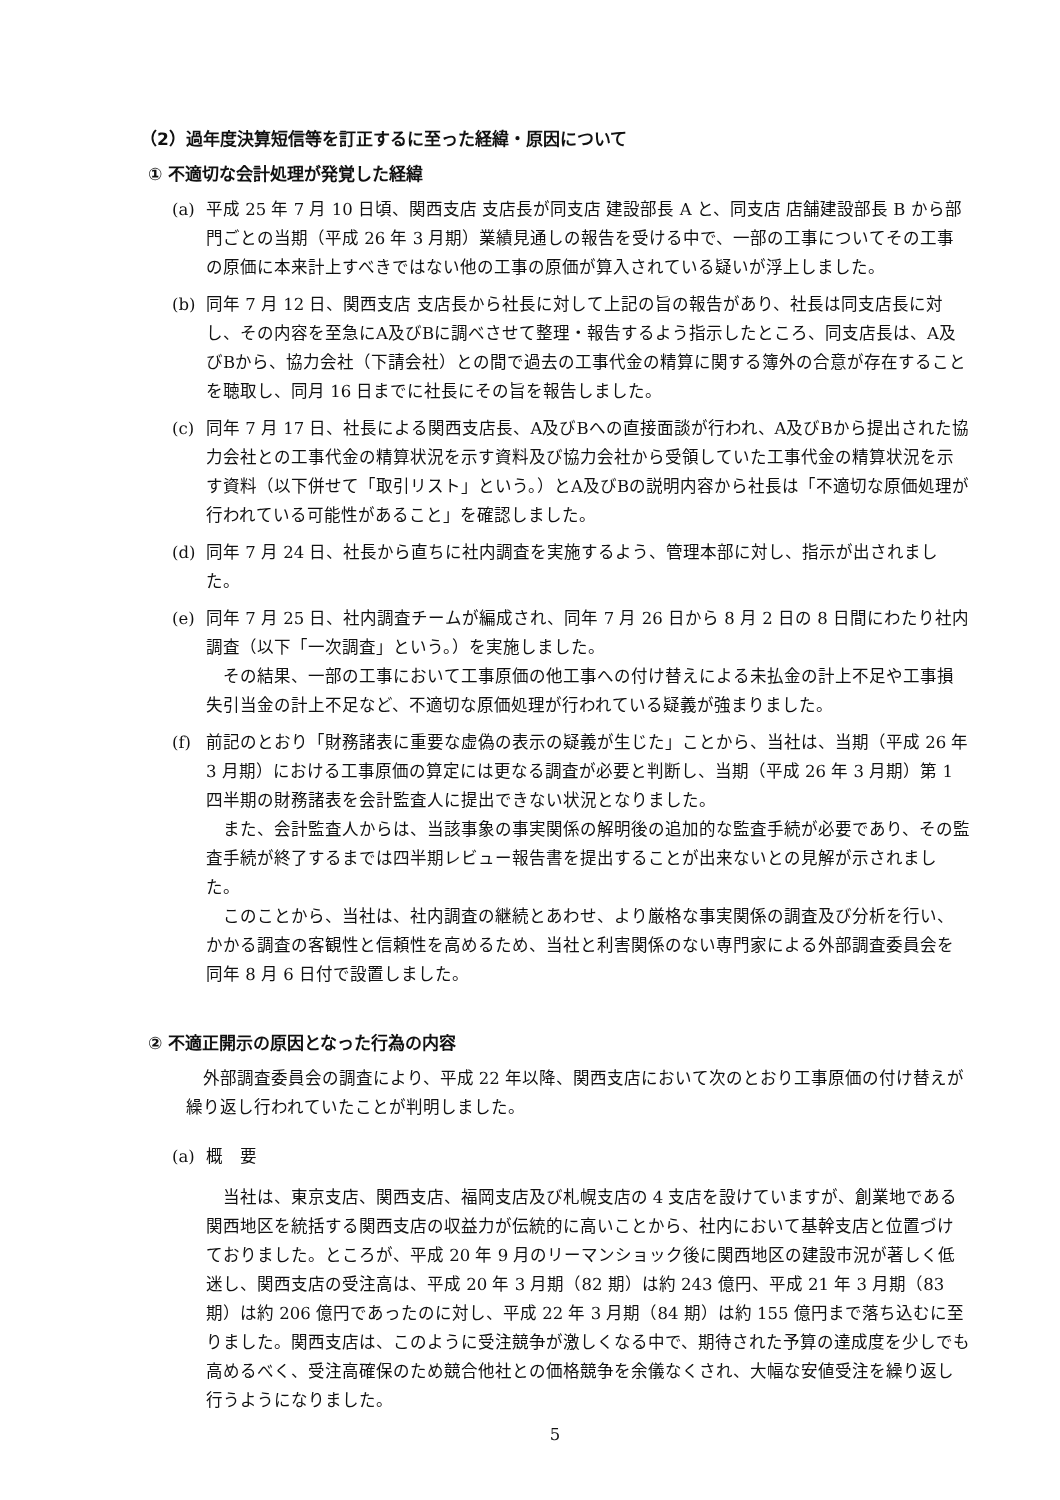（2）過年度決算短信等を訂正するに至った経緯・原因について
① 不適切な会計処理が発覚した経緯
(a) 平成 25 年 7 月 10 日頃、関西支店 支店長が同支店 建設部長 A と、同支店 店舗建設部長 B から部門ごとの当期（平成 26 年 3 月期）業績見通しの報告を受ける中で、一部の工事についてその工事の原価に本来計上すべきではない他の工事の原価が算入されている疑いが浮上しました。
(b) 同年 7 月 12 日、関西支店 支店長から社長に対して上記の旨の報告があり、社長は同支店長に対し、その内容を至急にA及びBに調べさせて整理・報告するよう指示したところ、同支店長は、A及びBから、協力会社（下請会社）との間で過去の工事代金の精算に関する簿外の合意が存在することを聴取し、同月 16 日までに社長にその旨を報告しました。
(c) 同年 7 月 17 日、社長による関西支店長、A及びBへの直接面談が行われ、A及びBから提出された協力会社との工事代金の精算状況を示す資料及び協力会社から受領していた工事代金の精算状況を示す資料（以下併せて「取引リスト」という。）とA及びBの説明内容から社長は「不適切な原価処理が行われている可能性があること」を確認しました。
(d) 同年 7 月 24 日、社長から直ちに社内調査を実施するよう、管理本部に対し、指示が出されました。
(e) 同年 7 月 25 日、社内調査チームが編成され、同年 7 月 26 日から 8 月 2 日の 8 日間にわたり社内調査（以下「一次調査」という。）を実施しました。
その結果、一部の工事において工事原価の他工事への付け替えによる未払金の計上不足や工事損失引当金の計上不足など、不適切な原価処理が行われている疑義が強まりました。
(f) 前記のとおり「財務諸表に重要な虚偽の表示の疑義が生じた」ことから、当社は、当期（平成 26 年 3 月期）における工事原価の算定には更なる調査が必要と判断し、当期（平成 26 年 3 月期）第 1 四半期の財務諸表を会計監査人に提出できない状況となりました。
また、会計監査人からは、当該事象の事実関係の解明後の追加的な監査手続が必要であり、その監査手続が終了するまでは四半期レビュー報告書を提出することが出来ないとの見解が示されました。
このことから、当社は、社内調査の継続とあわせ、より厳格な事実関係の調査及び分析を行い、かかる調査の客観性と信頼性を高めるため、当社と利害関係のない専門家による外部調査委員会を同年 8 月 6 日付で設置しました。
② 不適正開示の原因となった行為の内容
外部調査委員会の調査により、平成 22 年以降、関西支店において次のとおり工事原価の付け替えが繰り返し行われていたことが判明しました。
(a) 概　要
当社は、東京支店、関西支店、福岡支店及び札幌支店の 4 支店を設けていますが、創業地である関西地区を統括する関西支店の収益力が伝統的に高いことから、社内において基幹支店と位置づけておりました。ところが、平成 20 年 9 月のリーマンショック後に関西地区の建設市況が著しく低迷し、関西支店の受注高は、平成 20 年 3 月期（82 期）は約 243 億円、平成 21 年 3 月期（83 期）は約 206 億円であったのに対し、平成 22 年 3 月期（84 期）は約 155 億円まで落ち込むに至りました。関西支店は、このように受注競争が激しくなる中で、期待された予算の達成度を少しでも高めるべく、受注高確保のため競合他社との価格競争を余儀なくされ、大幅な安値受注を繰り返し行うようになりました。
5